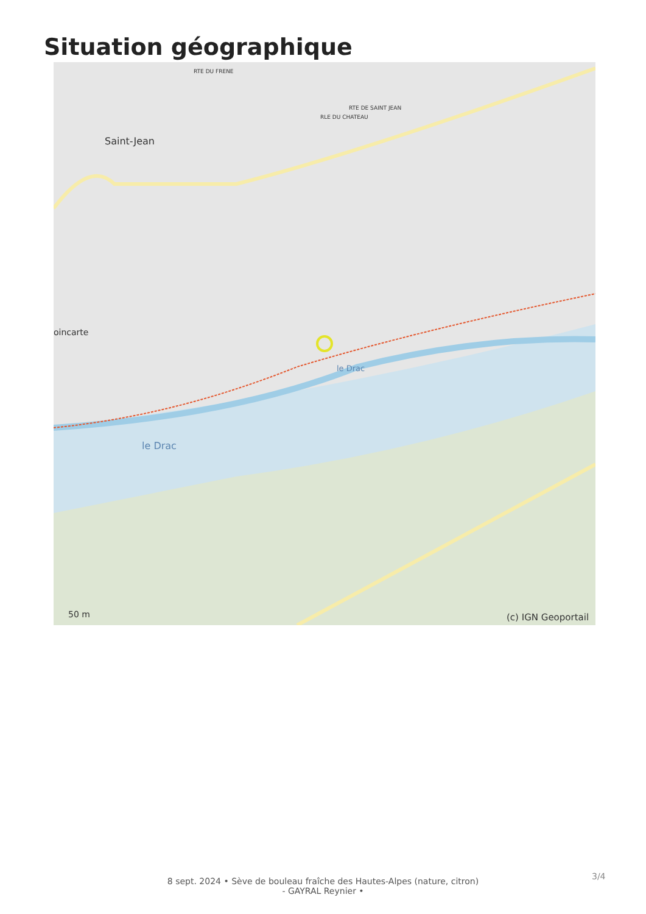Situation géographique
Saint-Jean
oincarte
le Drac
le Drac
RTE DE SAINT JEAN
RLE DU CHATEAU
RTE DU FRENE
50 m (c) IGN Geoportail
8 sept. 2024 • Sève de bouleau fraîche des Hautes-Alpes (nature, citron)
- GAYRAL Reynier •
3/4